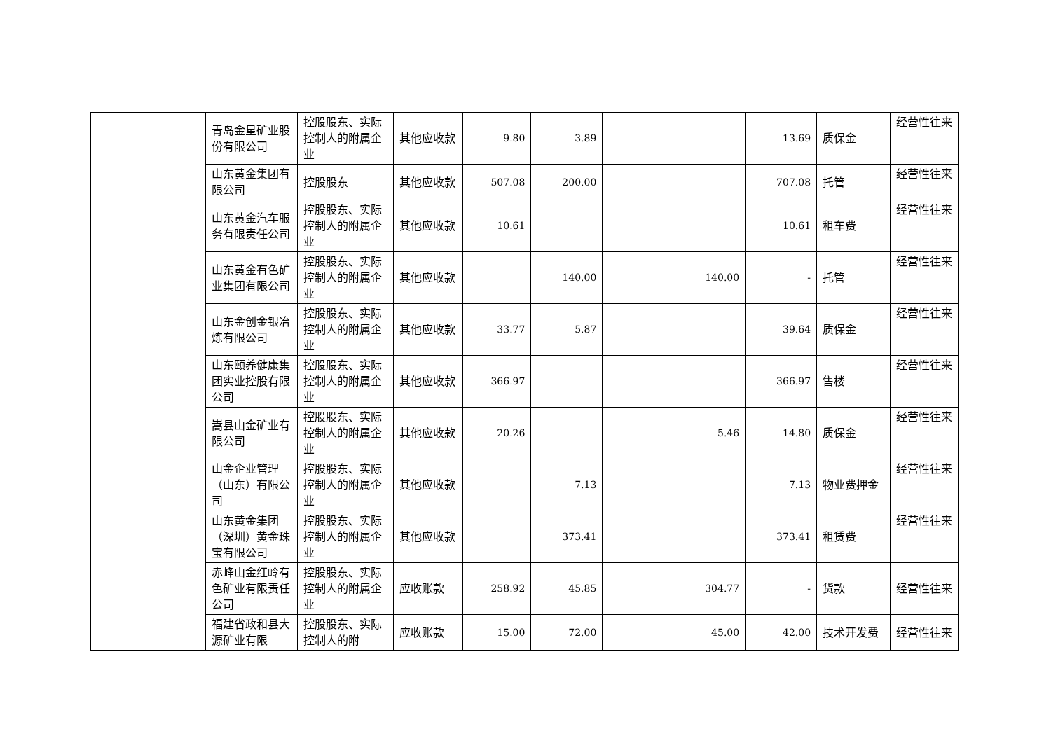| | 青岛金星矿业股份有限公司 | 控股股东、实际控制人的附属企业 | 其他应收款 | 9.80 | 3.89 | | | 13.69 | 质保金 | 经营性往来 |
| | 山东黄金集团有限公司 | 控股股东 | 其他应收款 | 507.08 | 200.00 | | | 707.08 | 托管 | 经营性往来 |
| | 山东黄金汽车服务有限责任公司 | 控股股东、实际控制人的附属企业 | 其他应收款 | 10.61 | | | | 10.61 | 租车费 | 经营性往来 |
| | 山东黄金有色矿业集团有限公司 | 控股股东、实际控制人的附属企业 | 其他应收款 | | 140.00 | | 140.00 | - | 托管 | 经营性往来 |
| | 山东金创金银冶炼有限公司 | 控股股东、实际控制人的附属企业 | 其他应收款 | 33.77 | 5.87 | | | 39.64 | 质保金 | 经营性往来 |
| | 山东颐养健康集团实业控股有限公司 | 控股股东、实际控制人的附属企业 | 其他应收款 | 366.97 | | | | 366.97 | 售楼 | 经营性往来 |
| | 嵩县山金矿业有限公司 | 控股股东、实际控制人的附属企业 | 其他应收款 | 20.26 | | | 5.46 | 14.80 | 质保金 | 经营性往来 |
| | 山金企业管理（山东）有限公司 | 控股股东、实际控制人的附属企业 | 其他应收款 | | 7.13 | | | 7.13 | 物业费押金 | 经营性往来 |
| | 山东黄金集团（深圳）黄金珠宝有限公司 | 控股股东、实际控制人的附属企业 | 其他应收款 | | 373.41 | | | 373.41 | 租赁费 | 经营性往来 |
| | 赤峰山金红岭有色矿业有限责任公司 | 控股股东、实际控制人的附属企业 | 应收账款 | 258.92 | 45.85 | | 304.77 | - | 货款 | 经营性往来 |
| | 福建省政和县大源矿业有限 | 控股股东、实际控制人的附 | 应收账款 | 15.00 | 72.00 | | 45.00 | 42.00 | 技术开发费 | 经营性往来 |